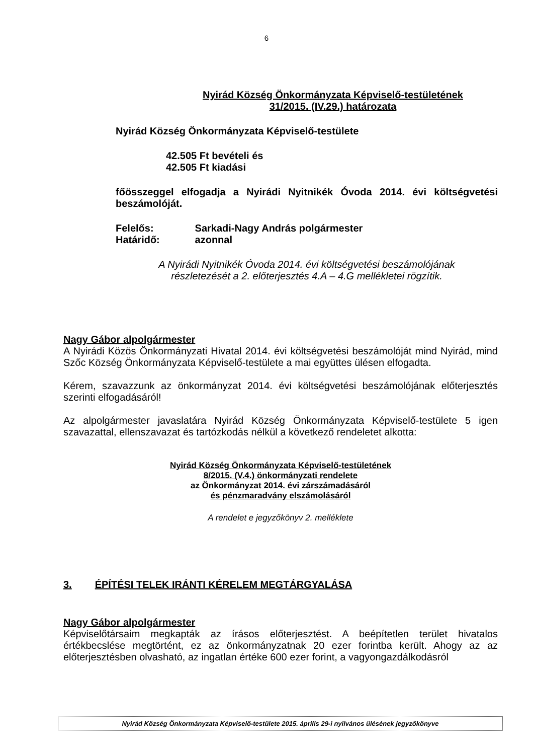6
Nyirád Község Önkormányzata Képviselő-testületének
31/2015. (IV.29.) határozata
Nyirád Község Önkormányzata Képviselő-testülete
42.505 Ft bevételi és
42.505 Ft kiadási
főösszeggel elfogadja a Nyirádi Nyitnikék Óvoda 2014. évi költségvetési beszámolóját.
Felelős: Sarkadi-Nagy András polgármester
Határidő: azonnal
A Nyirádi Nyitnikék Óvoda 2014. évi költségvetési beszámolójának
részletezését a 2. előterjesztés 4.A – 4.G mellékletei rögzítik.
Nagy Gábor alpolgármester
A Nyirádi Közös Önkormányzati Hivatal 2014. évi költségvetési beszámolóját mind Nyirád, mind Szőc Község Önkormányzata Képviselő-testülete a mai együttes ülésen elfogadta.
Kérem, szavazzunk az önkormányzat 2014. évi költségvetési beszámolójának előterjesztés szerinti elfogadásáról!
Az alpolgármester javaslatára Nyirád Község Önkormányzata Képviselő-testülete 5 igen szavazattal, ellenszavazat és tartózkodás nélkül a következő rendeletet alkotta:
Nyirád Község Önkormányzata Képviselő-testületének
8/2015. (V.4.) önkormányzati rendelete
az Önkormányzat 2014. évi zárszámadásáról
és pénzmaradvány elszámolásáról
A rendelet e jegyzőkönyv 2. melléklete
3. ÉPÍTÉSI TELEK IRÁNTI KÉRELEM MEGTÁRGYALÁSA
Nagy Gábor alpolgármester
Képviselőtársaim megkapták az írásos előterjesztést. A beépítetlen terület hivatalos értékbecslése megtörtént, ez az önkormányzatnak 20 ezer forintba került. Ahogy az az előterjesztésben olvasható, az ingatlan értéke 600 ezer forint, a vagyongazdálkodásról
Nyirád Község Önkormányzata Képviselő-testülete 2015. április 29-i nyilvános ülésének jegyzőkönyve